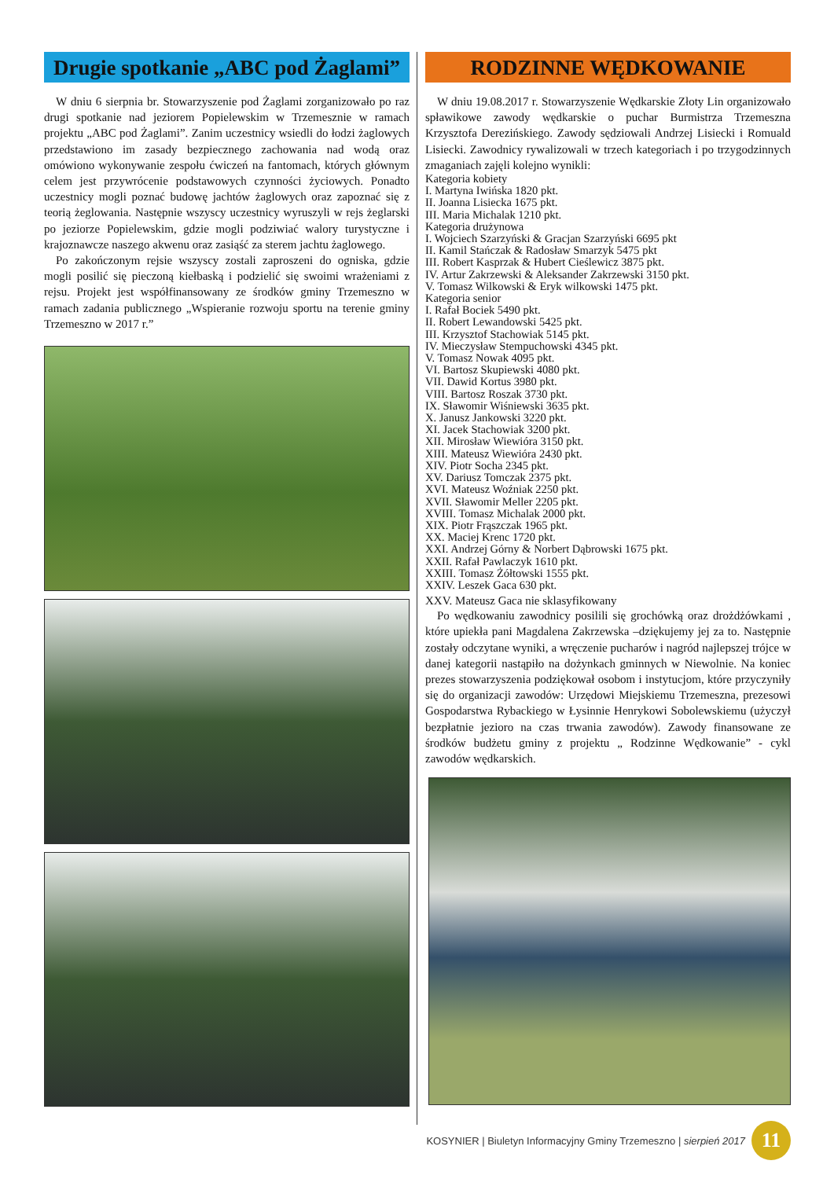Drugie spotkanie „ABC pod Żaglami”
W dniu 6 sierpnia br. Stowarzyszenie pod Żaglami zorganizowało po raz drugi spotkanie nad jeziorem Popielewskim w Trzemesznie w ramach projektu „ABC pod Żaglami”. Zanim uczestnicy wsiedli do łodzi żaglowych przedstawiono im zasady bezpiecznego zachowania nad wodą oraz omówiono wykonywanie zespołu ćwiczeń na fantomach, których głównym celem jest przywrócenie podstawowych czynności życiowych. Ponadto uczestnicy mogli poznać budowę jachtów żaglowych oraz zapoznać się z teorią żeglowania. Następnie wszyscy uczestnicy wyruszyli w rejs żeglarski po jeziorze Popielewskim, gdzie mogli podziwiać walory turystyczne i krajoznawcze naszego akwenu oraz zasiąść za sterem jachtu żaglowego.
Po zakończonym rejsie wszyscy zostali zaproszeni do ogniska, gdzie mogli posilić się pieczoną kiełbaską i podzielić się swoimi wrażeniami z rejsu. Projekt jest współfinansowany ze środków gminy Trzemeszno w ramach zadania publicznego „Wspieranie rozwoju sportu na terenie gminy Trzemeszno w 2017 r.”
RODZINNE WĘDKOWANIE
W dniu 19.08.2017 r. Stowarzyszenie Wędkarskie Złoty Lin organizowało spławikowe zawody wędkarskie o puchar Burmistrza Trzemeszna Krzysztofa Derezińskiego. Zawody sędziowali Andrzej Lisiecki i Romuald Lisiecki. Zawodnicy rywalizowali w trzech kategoriach i po trzygodzinnych zmaganiach zajęli kolejno wynikli:
Kategoria kobiety
I. Martyna Iwińska 1820 pkt.
II. Joanna Lisiecka 1675 pkt.
III. Maria Michalak 1210 pkt.
Kategoria drużynowa
I. Wojciech Szarzyński & Gracjan Szarzyński 6695 pkt
II. Kamil Stańczak & Radosław Smarzyk 5475 pkt
III. Robert Kasprzak & Hubert Cieślewicz 3875 pkt.
IV. Artur Zakrzewski & Aleksander Zakrzewski 3150 pkt.
V. Tomasz Wilkowski & Eryk wilkowski 1475 pkt.
Kategoria senior
I. Rafał Bociek 5490 pkt.
II. Robert Lewandowski 5425 pkt.
III. Krzysztof Stachowiak 5145 pkt.
IV. Mieczysław Stempuchowski 4345 pkt.
V. Tomasz Nowak 4095 pkt.
VI. Bartosz Skupiewski 4080 pkt.
VII. Dawid Kortus 3980 pkt.
VIII. Bartosz Roszak 3730 pkt.
IX. Sławomir Wiśniewski 3635 pkt.
X. Janusz Jankowski 3220 pkt.
XI. Jacek Stachowiak 3200 pkt.
XII. Mirosław Wiewióra 3150 pkt.
XIII. Mateusz Wiewióra 2430 pkt.
XIV. Piotr Socha 2345 pkt.
XV. Dariusz Tomczak 2375 pkt.
XVI. Mateusz Woźniak 2250 pkt.
XVII. Sławomir Meller 2205 pkt.
XVIII. Tomasz Michalak 2000 pkt.
XIX. Piotr Frąszczak 1965 pkt.
XX. Maciej Krenc 1720 pkt.
XXI. Andrzej Górny & Norbert Dąbrowski 1675 pkt.
XXII. Rafał Pawlaczyk 1610 pkt.
XXIII. Tomasz Żółtowski 1555 pkt.
XXIV. Leszek Gaca 630 pkt.
XXV. Mateusz Gaca nie sklasyfikowany
Po wędkowaniu zawodnicy posilili się grochówką oraz drożdżówkami , które upiekła pani Magdalena Zakrzewska –dziękujemy jej za to. Następnie zostały odczytane wyniki, a wręczenie pucharów i nagród najlepszej trójce w danej kategorii nastąpiło na dożynkach gminnych w Niewolnie. Na koniec prezes stowarzyszenia podziękował osobom i instytucjom, które przyczyniły się do organizacji zawodów: Urzędowi Miejskiemu Trzemeszna, prezesowi Gospodarstwa Rybackiego w Łysinnie Henrykowi Sobolewskiemu (użyczył bezpłatnie jezioro na czas trwania zawodów). Zawody finansowane ze środków budżetu gminy z projektu „ Rodzinne Wędkowanie” - cykl zawodów wędkarskich.
KOSYNIER | Biuletyn Informacyjny Gminy Trzemeszno | sierpień 2017
11